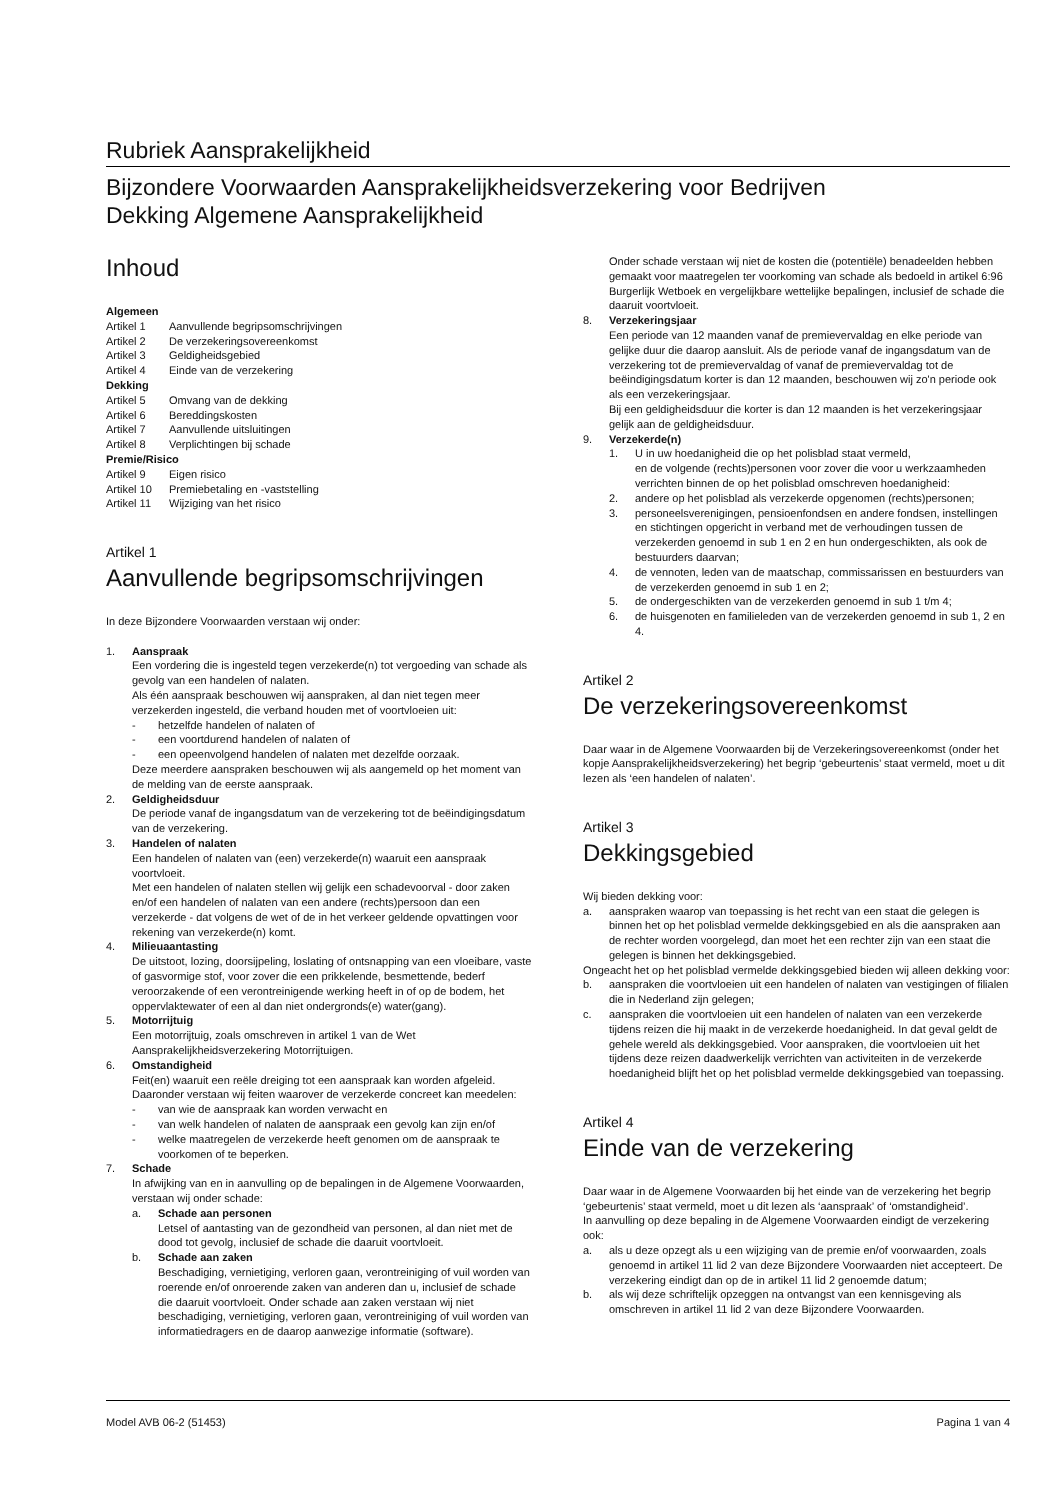Rubriek Aansprakelijkheid
Bijzondere Voorwaarden Aansprakelijkheidsverzekering voor Bedrijven
Dekking Algemene Aansprakelijkheid
Inhoud
Algemeen
Artikel 1 Aanvullende begripsomschrijvingen
Artikel 2 De verzekeringsovereenkomst
Artikel 3 Geldigheidsgebied
Artikel 4 Einde van de verzekering
Dekking
Artikel 5 Omvang van de dekking
Artikel 6 Bereddingskosten
Artikel 7 Aanvullende uitsluitingen
Artikel 8 Verplichtingen bij schade
Premie/Risico
Artikel 9 Eigen risico
Artikel 10 Premiebetaling en -vaststelling
Artikel 11 Wijziging van het risico
Artikel 1
Aanvullende begripsomschrijvingen
In deze Bijzondere Voorwaarden verstaan wij onder:
1. Aanspraak
Een vordering die is ingesteld tegen verzekerde(n) tot vergoeding van schade als gevolg van een handelen of nalaten.
Als één aanspraak beschouwen wij aanspraken, al dan niet tegen meer verzekerden ingesteld, die verband houden met of voortvloeien uit:
- hetzelfde handelen of nalaten of
- een voortdurend handelen of nalaten of
- een opeenvolgend handelen of nalaten met dezelfde oorzaak.
Deze meerdere aanspraken beschouwen wij als aangemeld op het moment van de melding van de eerste aanspraak.
2. Geldigheidsduur
De periode vanaf de ingangsdatum van de verzekering tot de beëindigingsdatum van de verzekering.
3. Handelen of nalaten
Een handelen of nalaten van (een) verzekerde(n) waaruit een aanspraak voortvloeit.
Met een handelen of nalaten stellen wij gelijk een schadevoorval - door zaken en/of een handelen of nalaten van een andere (rechts)persoon dan een verzekerde - dat volgens de wet of de in het verkeer geldende opvattingen voor rekening van verzekerde(n) komt.
4. Milieuaantasting
De uitstoot, lozing, doorsijpeling, loslating of ontsnapping van een vloeibare, vaste of gasvormige stof, voor zover die een prikkelende, besmettende, bederf veroorzakende of een verontreinigende werking heeft in of op de bodem, het oppervlaktewater of een al dan niet ondergronds(e) water(gang).
5. Motorrijtuig
Een motorrijtuig, zoals omschreven in artikel 1 van de Wet Aansprakelijkheidsverzekering Motorrijtuigen.
6. Omstandigheid
Feit(en) waaruit een reële dreiging tot een aanspraak kan worden afgeleid. Daaronder verstaan wij feiten waarover de verzekerde concreet kan meedelen:
- van wie de aanspraak kan worden verwacht en
- van welk handelen of nalaten de aanspraak een gevolg kan zijn en/of
- welke maatregelen de verzekerde heeft genomen om de aanspraak te voorkomen of te beperken.
7. Schade
In afwijking van en in aanvulling op de bepalingen in de Algemene Voorwaarden, verstaan wij onder schade:
a. Schade aan personen
Letsel of aantasting van de gezondheid van personen, al dan niet met de dood tot gevolg, inclusief de schade die daaruit voortvloeit.
b. Schade aan zaken
Beschadiging, vernietiging, verloren gaan, verontreiniging of vuil worden van roerende en/of onroerende zaken van anderen dan u, inclusief de schade die daaruit voortvloeit. Onder schade aan zaken verstaan wij niet beschadiging, vernietiging, verloren gaan, verontreiniging of vuil worden van informatiedragers en de daarop aanwezige informatie (software).
Onder schade verstaan wij niet de kosten die (potentiële) benadeelden hebben gemaakt voor maatregelen ter voorkoming van schade als bedoeld in artikel 6:96 Burgerlijk Wetboek en vergelijkbare wettelijke bepalingen, inclusief de schade die daaruit voortvloeit.
8. Verzekeringsjaar
Een periode van 12 maanden vanaf de premievervaldag en elke periode van gelijke duur die daarop aansluit. Als de periode vanaf de ingangsdatum van de verzekering tot de premievervaldag of vanaf de premievervaldag tot de beëindigingsdatum korter is dan 12 maanden, beschouwen wij zo'n periode ook als een verzekeringsjaar.
Bij een geldigheidsduur die korter is dan 12 maanden is het verzekeringsjaar gelijk aan de geldigheidsduur.
9. Verzekerde(n)
1. U in uw hoedanigheid die op het polisblad staat vermeld,
en de volgende (rechts)personen voor zover die voor u werkzaamheden verrichten binnen de op het polisblad omschreven hoedanigheid:
2. andere op het polisblad als verzekerde opgenomen (rechts)personen;
3. personeelsverenigingen, pensioenfondsen en andere fondsen, instellingen en stichtingen opgericht in verband met de verhoudingen tussen de verzekerden genoemd in sub 1 en 2 en hun ondergeschikten, als ook de bestuurders daarvan;
4. de vennoten, leden van de maatschap, commissarissen en bestuurders van de verzekerden genoemd in sub 1 en 2;
5. de ondergeschikten van de verzekerden genoemd in sub 1 t/m 4;
6. de huisgenoten en familieleden van de verzekerden genoemd in sub 1, 2 en 4.
Artikel 2
De verzekeringsovereenkomst
Daar waar in de Algemene Voorwaarden bij de Verzekeringsovereenkomst (onder het kopje Aansprakelijkheidsverzekering) het begrip ‘gebeurtenis’ staat vermeld, moet u dit lezen als ‘een handelen of nalaten’.
Artikel 3
Dekkingsgebied
Wij bieden dekking voor:
a. aanspraken waarop van toepassing is het recht van een staat die gelegen is binnen het op het polisblad vermelde dekkingsgebied en als die aanspraken aan de rechter worden voorgelegd, dan moet het een rechter zijn van een staat die gelegen is binnen het dekkingsgebied.
Ongeacht het op het polisblad vermelde dekkingsgebied bieden wij alleen dekking voor:
b. aanspraken die voortvloeien uit een handelen of nalaten van vestigingen of filialen die in Nederland zijn gelegen;
c. aanspraken die voortvloeien uit een handelen of nalaten van een verzekerde tijdens reizen die hij maakt in de verzekerde hoedanigheid. In dat geval geldt de gehele wereld als dekkingsgebied. Voor aanspraken, die voortvloeien uit het tijdens deze reizen daadwerkelijk verrichten van activiteiten in de verzekerde hoedanigheid blijft het op het polisblad vermelde dekkingsgebied van toepassing.
Artikel 4
Einde van de verzekering
Daar waar in de Algemene Voorwaarden bij het einde van de verzekering het begrip ‘gebeurtenis’ staat vermeld, moet u dit lezen als ‘aanspraak’ of ‘omstandigheid’.
In aanvulling op deze bepaling in de Algemene Voorwaarden eindigt de verzekering ook:
a. als u deze opzegt als u een wijziging van de premie en/of voorwaarden, zoals genoemd in artikel 11 lid 2 van deze Bijzondere Voorwaarden niet accepteert. De verzekering eindigt dan op de in artikel 11 lid 2 genoemde datum;
b. als wij deze schriftelijk opzeggen na ontvangst van een kennisgeving als omschreven in artikel 11 lid 2 van deze Bijzondere Voorwaarden.
Model AVB 06-2 (51453) Pagina 1 van 4